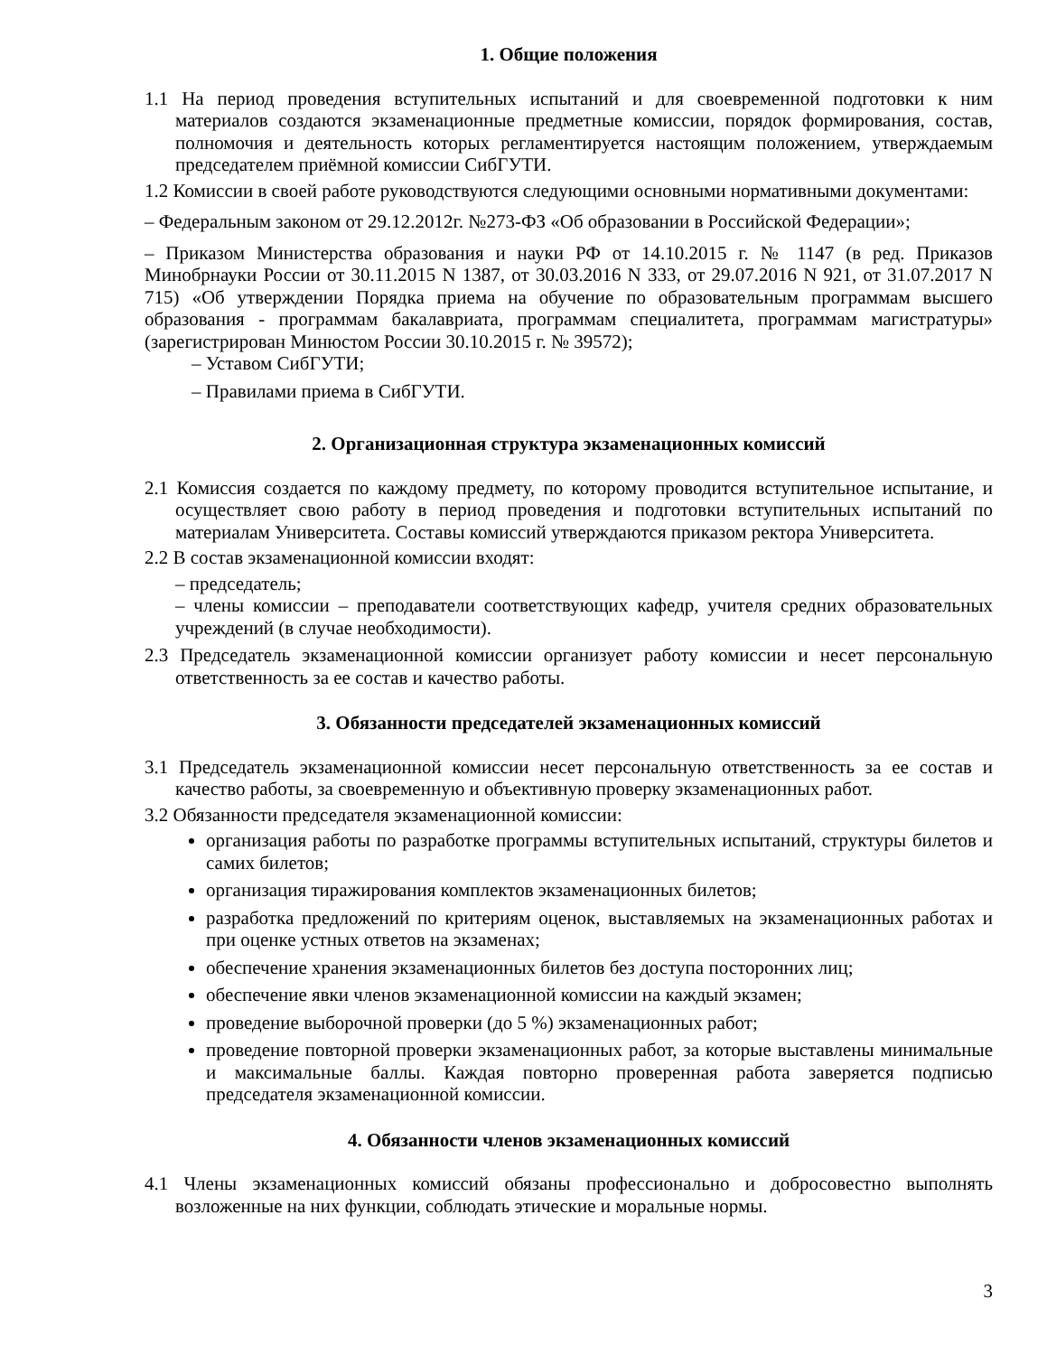1. Общие положения
1.1 На период проведения вступительных испытаний и для своевременной подготовки к ним материалов создаются экзаменационные предметные комиссии, порядок формирования, состав, полномочия и деятельность которых регламентируется настоящим положением, утверждаемым председателем приёмной комиссии СибГУТИ.
1.2 Комиссии в своей работе руководствуются следующими основными нормативными документами:
– Федеральным законом от 29.12.2012г. №273-ФЗ «Об образовании в Российской Федерации»;
– Приказом Министерства образования и науки РФ от 14.10.2015 г. № 1147 (в ред. Приказов Минобрнауки России от 30.11.2015 N 1387, от 30.03.2016 N 333, от 29.07.2016 N 921, от 31.07.2017 N 715) «Об утверждении Порядка приема на обучение по образовательным программам высшего образования - программам бакалавриата, программам специалитета, программам магистратуры» (зарегистрирован Минюстом России 30.10.2015 г. № 39572);
– Уставом СибГУТИ;
– Правилами приема в СибГУТИ.
2. Организационная структура экзаменационных комиссий
2.1 Комиссия создается по каждому предмету, по которому проводится вступительное испытание, и осуществляет свою работу в период проведения и подготовки вступительных испытаний по материалам Университета. Составы комиссий утверждаются приказом ректора Университета.
2.2 В состав экзаменационной комиссии входят:
– председатель;
– члены комиссии – преподаватели соответствующих кафедр, учителя средних образовательных учреждений (в случае необходимости).
2.3 Председатель экзаменационной комиссии организует работу комиссии и несет персональную ответственность за ее состав и качество работы.
3. Обязанности председателей экзаменационных комиссий
3.1 Председатель экзаменационной комиссии несет персональную ответственность за ее состав и качество работы, за своевременную и объективную проверку экзаменационных работ.
3.2 Обязанности председателя экзаменационной комиссии:
организация работы по разработке программы вступительных испытаний, структуры билетов и самих билетов;
организация тиражирования комплектов экзаменационных билетов;
разработка предложений по критериям оценок, выставляемых на экзаменационных работах и при оценке устных ответов на экзаменах;
обеспечение хранения экзаменационных билетов без доступа посторонних лиц;
обеспечение явки членов экзаменационной комиссии на каждый экзамен;
проведение выборочной проверки (до 5 %) экзаменационных работ;
проведение повторной проверки экзаменационных работ, за которые выставлены минимальные и максимальные баллы. Каждая повторно проверенная работа заверяется подписью председателя экзаменационной комиссии.
4. Обязанности членов экзаменационных комиссий
4.1 Члены экзаменационных комиссий обязаны профессионально и добросовестно выполнять возложенные на них функции, соблюдать этические и моральные нормы.
3